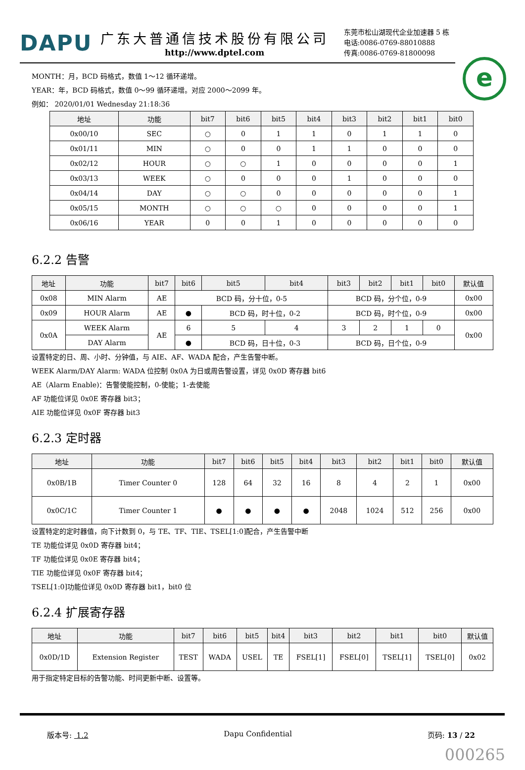DAPU
广东大普通信技术股份有限公司
http://www.dptel.com
东莞市松山湖现代企业加速器 5 栋
电话:0086-0769-88010888
传真:0086-0769-81800098
e
MONTH：月，BCD 码格式，数值 1～12 循环递增。
YEAR：年，BCD 码格式，数值 0～99 循环递增。对应 2000～2099 年。
例如： 2020/01/01 Wednesday 21:18:36
| 地址 | 功能 | bit7 | bit6 | bit5 | bit4 | bit3 | bit2 | bit1 | bit0 |
| --- | --- | --- | --- | --- | --- | --- | --- | --- | --- |
| 0x00/10 | SEC | ○ | 0 | 1 | 1 | 0 | 1 | 1 | 0 |
| 0x01/11 | MIN | ○ | 0 | 0 | 1 | 1 | 0 | 0 | 0 |
| 0x02/12 | HOUR | ○ | ○ | 1 | 0 | 0 | 0 | 0 | 1 |
| 0x03/13 | WEEK | ○ | 0 | 0 | 0 | 1 | 0 | 0 | 0 |
| 0x04/14 | DAY | ○ | ○ | 0 | 0 | 0 | 0 | 0 | 1 |
| 0x05/15 | MONTH | ○ | ○ | ○ | 0 | 0 | 0 | 0 | 1 |
| 0x06/16 | YEAR | 0 | 0 | 1 | 0 | 0 | 0 | 0 | 0 |
6.2.2 告警
| 地址 | 功能 | bit7 | bit6 | bit5 | bit4 | bit3 | bit2 | bit1 | bit0 | 默认值 |
| --- | --- | --- | --- | --- | --- | --- | --- | --- | --- | --- |
| 0x08 | MIN Alarm | AE | BCD 码，分十位，0-5 | | | BCD 码，分个位，0-9 | | | | 0x00 |
| 0x09 | HOUR Alarm | AE | ● | BCD 码，时十位，0-2 | | BCD 码，时个位，0-9 | | | | 0x00 |
| 0x0A | WEEK Alarm | AE | 6 | 5 | 4 | 3 | 2 | 1 | 0 | 0x00 |
| | DAY Alarm | | ● | BCD 码，日十位，0-3 | | BCD 码，日个位，0-9 | | | | |
设置特定的日、周、小时、分钟值，与 AIE、AF、WADA 配合，产生告警中断。
WEEK Alarm/DAY Alarm: WADA 位控制 0x0A 为日或周告警设置，详见 0x0D 寄存器 bit6
AE（Alarm Enable)：告警使能控制，0-使能；1-去使能
AF 功能位详见 0x0E 寄存器 bit3；
AIE 功能位详见 0x0F 寄存器 bit3
6.2.3 定时器
| 地址 | 功能 | bit7 | bit6 | bit5 | bit4 | bit3 | bit2 | bit1 | bit0 | 默认值 |
| --- | --- | --- | --- | --- | --- | --- | --- | --- | --- | --- |
| 0x0B/1B | Timer Counter 0 | 128 | 64 | 32 | 16 | 8 | 4 | 2 | 1 | 0x00 |
| 0x0C/1C | Timer Counter 1 | ● | ● | ● | ● | 2048 | 1024 | 512 | 256 | 0x00 |
设置特定的定时器值，向下计数到 0，与 TE、TF、TIE、TSEL[1:0]配合，产生告警中断
TE 功能位详见 0x0D 寄存器 bit4；
TF 功能位详见 0x0E 寄存器 bit4；
TIE 功能位详见 0x0F 寄存器 bit4；
TSEL[1:0]功能位详见 0x0D 寄存器 bit1，bit0 位
6.2.4 扩展寄存器
| 地址 | 功能 | bit7 | bit6 | bit5 | bit4 | bit3 | bit2 | bit1 | bit0 | 默认值 |
| --- | --- | --- | --- | --- | --- | --- | --- | --- | --- | --- |
| 0x0D/1D | Extension Register | TEST | WADA | USEL | TE | FSEL[1] | FSEL[0] | TSEL[1] | TSEL[0] | 0x02 |
用于指定特定目标的告警功能、时间更新中断、设置等。
版本号: 1.2 Dapu Confidential 页码: 13 / 22
000265